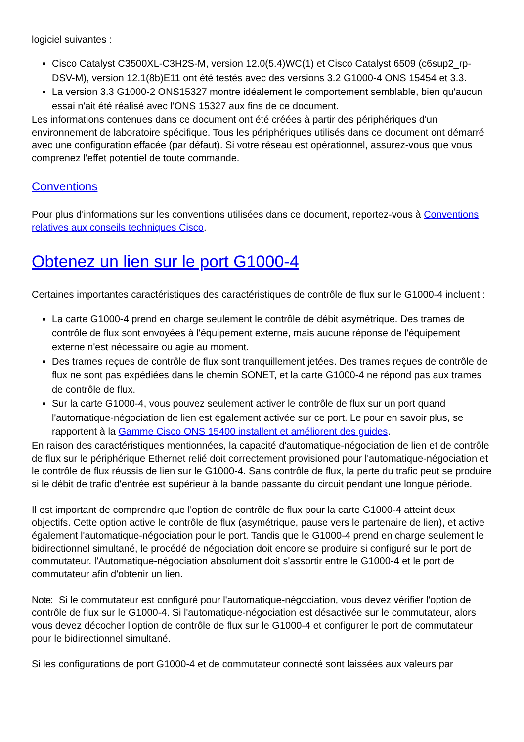logiciel suivantes :
Cisco Catalyst C3500XL-C3H2S-M, version 12.0(5.4)WC(1) et Cisco Catalyst 6509 (c6sup2_rp-DSV-M), version 12.1(8b)E11 ont été testés avec des versions 3.2 G1000-4 ONS 15454 et 3.3.
La version 3.3 G1000-2 ONS15327 montre idéalement le comportement semblable, bien qu'aucun essai n'ait été réalisé avec l'ONS 15327 aux fins de ce document.
Les informations contenues dans ce document ont été créées à partir des périphériques d'un environnement de laboratoire spécifique. Tous les périphériques utilisés dans ce document ont démarré avec une configuration effacée (par défaut). Si votre réseau est opérationnel, assurez-vous que vous comprenez l'effet potentiel de toute commande.
Conventions
Pour plus d'informations sur les conventions utilisées dans ce document, reportez-vous à Conventions relatives aux conseils techniques Cisco.
Obtenez un lien sur le port G1000-4
Certaines importantes caractéristiques des caractéristiques de contrôle de flux sur le G1000-4 incluent :
La carte G1000-4 prend en charge seulement le contrôle de débit asymétrique. Des trames de contrôle de flux sont envoyées à l'équipement externe, mais aucune réponse de l'équipement externe n'est nécessaire ou agie au moment.
Des trames reçues de contrôle de flux sont tranquillement jetées. Des trames reçues de contrôle de flux ne sont pas expédiées dans le chemin SONET, et la carte G1000-4 ne répond pas aux trames de contrôle de flux.
Sur la carte G1000-4, vous pouvez seulement activer le contrôle de flux sur un port quand l'automatique-négociation de lien est également activée sur ce port. Le pour en savoir plus, se rapportent à la Gamme Cisco ONS 15400 installent et améliorent des guides.
En raison des caractéristiques mentionnées, la capacité d'automatique-négociation de lien et de contrôle de flux sur le périphérique Ethernet relié doit correctement provisioned pour l'automatique-négociation et le contrôle de flux réussis de lien sur le G1000-4. Sans contrôle de flux, la perte du trafic peut se produire si le débit de trafic d'entrée est supérieur à la bande passante du circuit pendant une longue période.
Il est important de comprendre que l'option de contrôle de flux pour la carte G1000-4 atteint deux objectifs. Cette option active le contrôle de flux (asymétrique, pause vers le partenaire de lien), et active également l'automatique-négociation pour le port. Tandis que le G1000-4 prend en charge seulement le bidirectionnel simultané, le procédé de négociation doit encore se produire si configuré sur le port de commutateur. l'Automatique-négociation absolument doit s'assortir entre le G1000-4 et le port de commutateur afin d'obtenir un lien.
Note: Si le commutateur est configuré pour l'automatique-négociation, vous devez vérifier l'option de contrôle de flux sur le G1000-4. Si l'automatique-négociation est désactivée sur le commutateur, alors vous devez décocher l'option de contrôle de flux sur le G1000-4 et configurer le port de commutateur pour le bidirectionnel simultané.
Si les configurations de port G1000-4 et de commutateur connecté sont laissées aux valeurs par